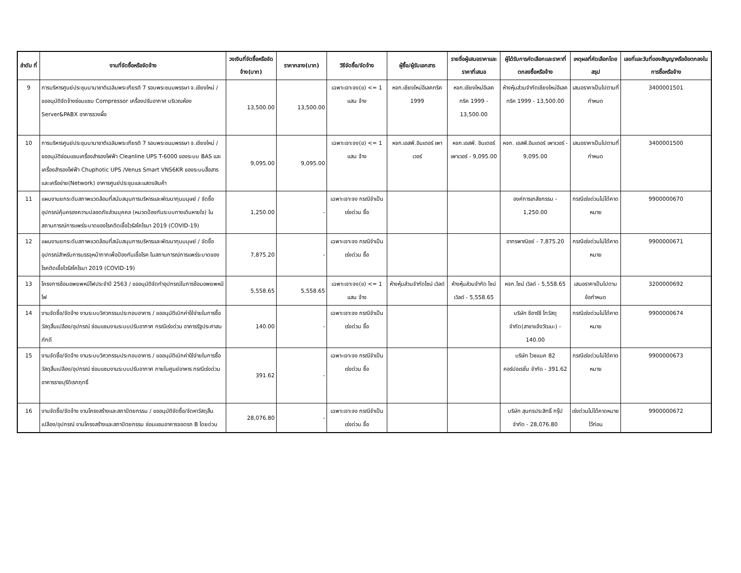| ลำดับ ที่ | งานที่จัดซื้อหรือจัดจ้าง | วงเงินที่จัดซื้อหรือจัดจ้าง(บาท) | ราคากลาง(บาท) | วิธีจัดซื้อ/จัดจ้าง | ผู้ซื้อ/ผู้รับเอกสาร | รายชื่อผู้เสนอราคาและราคาที่เสนอ | ผู้ได้รับการคัดเลือกและราคาที่ตกลงซื้อหรือจ้าง | เหตุผลที่คัดเลือกโดยสรุป | เลขที่และวันที่ของสัญญาหรือข้อตกลงในการซื้อหรือจ้าง |
| --- | --- | --- | --- | --- | --- | --- | --- | --- | --- |
| 9 | การบริหารศูนย์ประชุมนานาชาติเฉลิมพระเกียรติ 7 รอบพระชนมพรรษา จ.เชียงใหม่ / ขออนุมัติจัดจ้างซ่อมแซม Compressor เครื่องปรับอากาศ บริเวณห้อง Server&PABX อาคารรวงผึ้ง | 13,500.00 | 13,500.00 | เฉพาะเจาะจง(ข) <= 1 แสน จ้าง | หจก.เชียงใหม่อีเลคทริค 1999 | หจก.เชียงใหม่อีเลคทริค 1999 - 13,500.00 | ห้างหุ้นส่วนจำกัดเชียงใหม่อีเลคทริค 1999 - 13,500.00 | เสนอราคาเป็นไปตามที่กำหนด | 3400001501 |
| 10 | การบริหารศูนย์ประชุมนานาชาติเฉลิมพระเกียรติ 7 รอบพระชนมพรรษา จ.เชียงใหม่ / ขออนุมัติซ่อมแซมเครื่องสำรองไฟฟ้า Cleanline UPS T-6000 ของระบบ BAS และเครื่องสำรองไฟฟ้า Chuphotic UPS /Venus Smart VNS6KR ของระบบสื่อสารและเครือข่าย(Network) อาคารศูนย์ประชุมและแสดงสินค้า | 9,095.00 | 9,095.00 | เฉพาะเจาะจง(ข) <= 1 แสน จ้าง | หจก.เอสพี.อินเตอร์ เพาเวอร์ | หจก.เอสพี. อินเตอร์ เพาเวอร์ - 9,095.00 | หจก. เอสพี.อินเตอร์ เพาเวอร์ - 9,095.00 | เสนอราคาเป็นไปตามที่กำหนด | 3400001500 |
| 11 | แผนงานยกระดับสภาพแวดล้อมที่สนับสนุนการบริหารและพัฒนาทุนมนุษย์ / จัดซื้ออุปกรณ์คุ้มครองความปลอดภัยส่วนบุคคล (หมวดป้องกันระบบทางเดินหายใจ) ในสถานการณ์การแพร่ระบาดของโรคติดเชื้อไวรัสโคโรนา 2019 (COVID-19) | 1,250.00 | - | เฉพาะเจาะจง กรณีจำเป็นเร่งด่วน ซื้อ | | | องค์การเภสัชกรรม - 1,250.00 | กรณีเร่งด่วนไม่ได้คาดหมาย | 9900000670 |
| 12 | แผนงานยกระดับสภาพแวดล้อมที่สนับสนุนการบริหารและพัฒนาทุนมนุษย์ / จัดซื้ออุปกรณ์สำหรับการบรรจุหน้ากากเพื่อป้องกันเชื้อโรค ในสถานการณ์การแพร่ระบาดของโรคติดเชื้อไวรัสโคโรนา 2019 (COVID-19) | 7,875.20 | - | เฉพาะเจาะจง กรณีจำเป็นเร่งด่วน ซื้อ | | | อาทรพาณิชย์ - 7,875.20 | กรณีเร่งด่วนไม่ได้คาดหมาย | 9900000671 |
| 13 | โครงการซ้อมอพยพหนีไฟประจำปี 2563 / ขออนุมัติจัดทำอุปกรณ์ในการซ้อมอพยพหนีไฟ | 5,558.65 | 5,558.65 | เฉพาะเจาะจง(ข) <= 1 แสน จ้าง | ห้างหุ้นส่วนจำกัดไซน์ เวิลด์ | ห้างหุ้นส่วนจำกัด ไซน์ เวิลด์ - 5,558.65 | หจก.ไซน์ เวิลด์ - 5,558.65 | เสนอราคาเป็นไปตามข้อกำหนด | 3200000692 |
| 14 | งานจัดซื้อ/จัดจ้าง งานระบบวิศวกรรมประกอบอาคาร / ขออนุมัติเบิกค่าใช้จ่ายในการซื้อวัสดุสิ้นเปลือง/อุปกรณ์ ซ่อมแซมงานระบบปรับอากาศ กรณีเร่งด่วน อาคารรัฐประศาสนภักดี | 140.00 | - | เฉพาะเจาะจง กรณีจำเป็นเร่งด่วน ซื้อ | | | บริษัท ซีอาร์ซี ไทวัสดุ จำกัด(สาขาแจ้งวัฒนะ) - 140.00 | กรณีเร่งด่วนไม่ได้คาดหมาย | 9900000674 |
| 15 | งานจัดซื้อ/จัดจ้าง งานระบบวิศวกรรมประกอบอาคาร / ขออนุมัติเบิกค่าใช้จ่ายในการซื้อวัสดุสิ้นเปลือง/อุปกรณ์ ซ่อมแซมงานระบบปรับอากาศ ภายในศูนย์อาหาร กรณีเร่งด่วน อาคารราชบุรีดิเรกฤทธิ์ | 391.62 | - | เฉพาะเจาะจง กรณีจำเป็นเร่งด่วน ซื้อ | | | บริษัท ไวซแมค 82 คอร์ปอเรชั่น จำกัด - 391.62 | กรณีเร่งด่วนไม่ได้คาดหมาย | 9900000673 |
| 16 | งานจัดซื้อ/จัดจ้าง งานโครงสร้างและสถาปัตยกรรม / ขออนุมัติจัดซื้อ/จัดหาวัสดุสิ้นเปลือง/อุปกรณ์ งานโครงสร้างและสถาปัตยกรรม ซ่อมแซมอาคารจอดรถ B โดยด่วน | 28,076.80 | - | เฉพาะเจาะจง กรณีจำเป็นเร่งด่วน ซื้อ | | | บริษัท สุนทรประสิทธิ์ กรุ๊ป จำกัด - 28,076.80 | เร่งด่วนไม่ได้คาดหมายไว้ก่อน | 9900000672 |